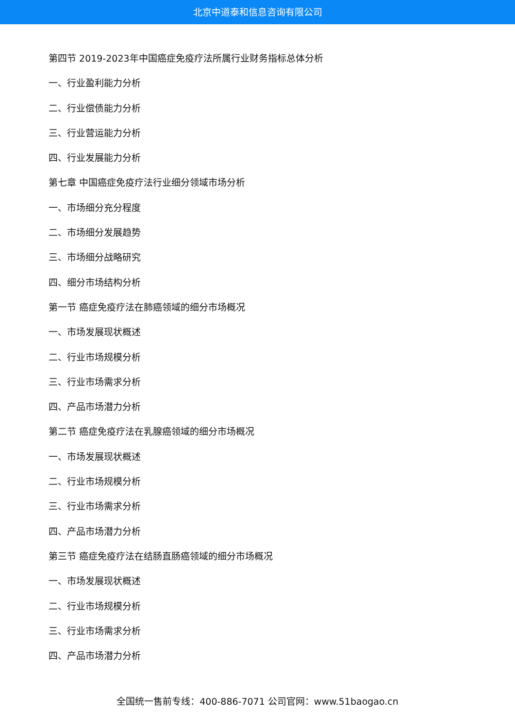北京中道泰和信息咨询有限公司
第四节 2019-2023年中国癌症免疫疗法所属行业财务指标总体分析
一、行业盈利能力分析
二、行业偿债能力分析
三、行业营运能力分析
四、行业发展能力分析
第七章 中国癌症免疫疗法行业细分领域市场分析
一、市场细分充分程度
二、市场细分发展趋势
三、市场细分战略研究
四、细分市场结构分析
第一节 癌症免疫疗法在肺癌领域的细分市场概况
一、市场发展现状概述
二、行业市场规模分析
三、行业市场需求分析
四、产品市场潜力分析
第二节 癌症免疫疗法在乳腺癌领域的细分市场概况
一、市场发展现状概述
二、行业市场规模分析
三、行业市场需求分析
四、产品市场潜力分析
第三节 癌症免疫疗法在结肠直肠癌领域的细分市场概况
一、市场发展现状概述
二、行业市场规模分析
三、行业市场需求分析
四、产品市场潜力分析
全国统一售前专线：400-886-7071 公司官网：www.51baogao.cn